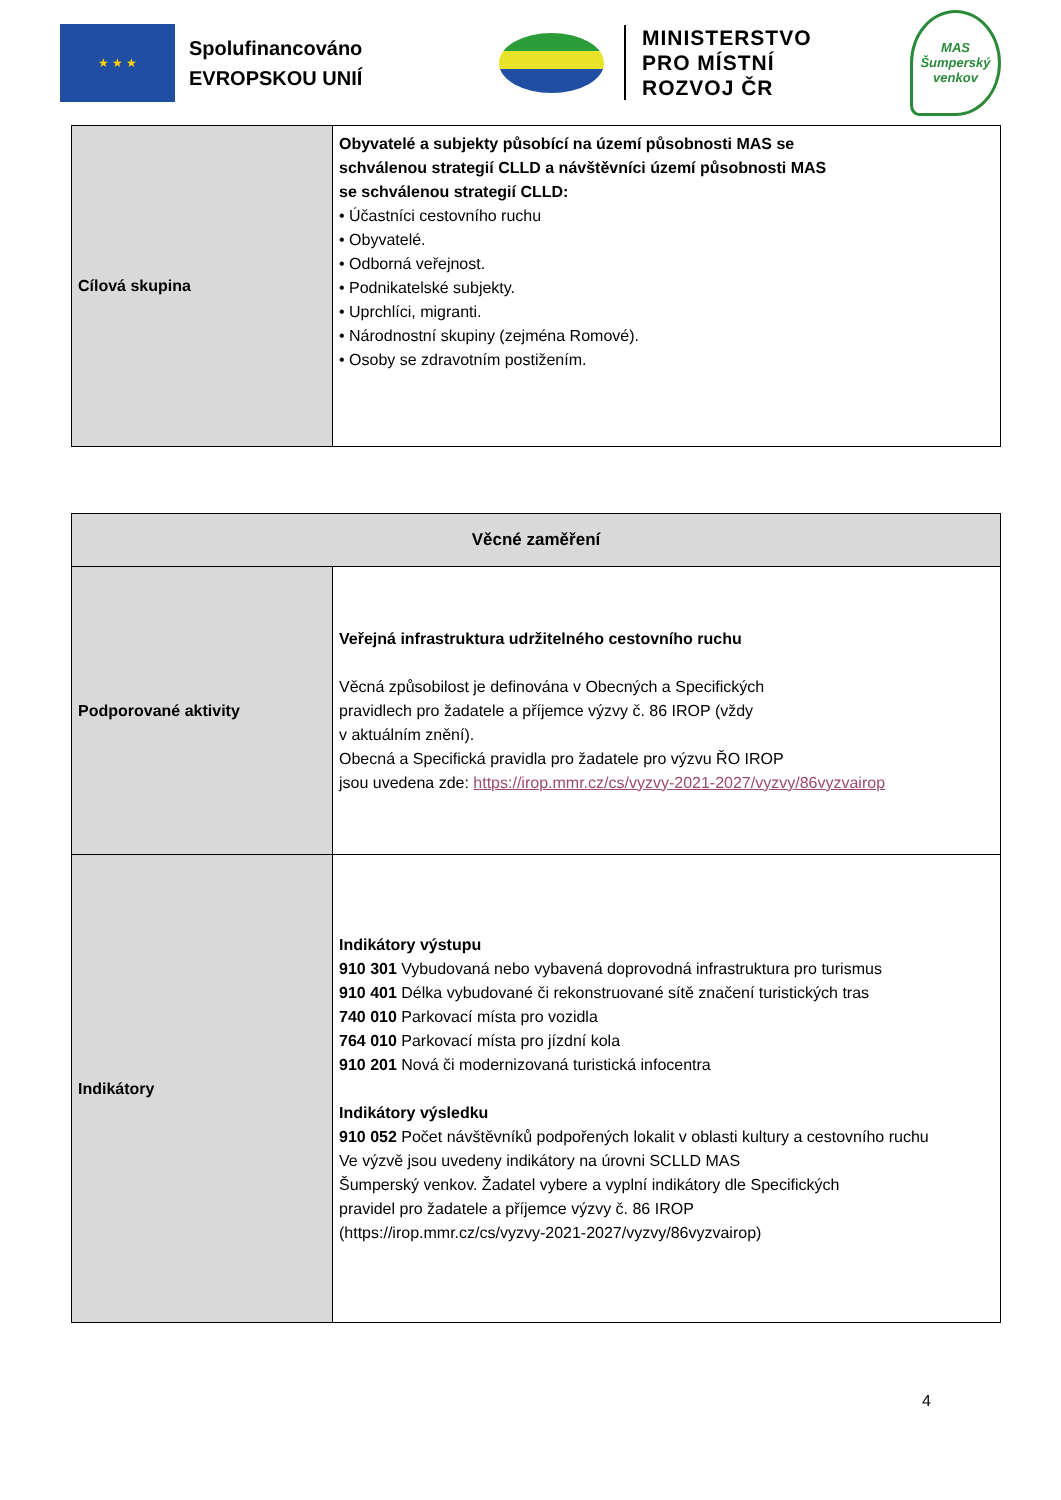★ ★ ★
Spolufinancováno EVROPSKOU UNIÍ
MINISTERSTVO
PRO MÍSTNÍ
ROZVOJ ČR
MAS
Šumperský
venkov
| Cílová skupina | Obyvatelé a subjekty působící na území působnosti MAS se schválenou strategií CLLD a návštěvníci území působnosti MAS se schválenou strategií CLLD: • Účastníci cestovního ruchu • Obyvatelé. • Odborná veřejnost. • Podnikatelské subjekty. • Uprchlíci, migranti. • Národnostní skupiny (zejména Romové). • Osoby se zdravotním postižením. |
| Věcné zaměření | |
| --- | --- |
| Podporované aktivity | Veřejná infrastruktura udržitelného cestovního ruchu Věcná způsobilost je definována v Obecných a Specifických pravidlech pro žadatele a příjemce výzvy č. 86 IROP (vždy v aktuálním znění). Obecná a Specifická pravidla pro žadatele pro výzvu ŘO IROP jsou uvedena zde: https://irop.mmr.cz/cs/vyzvy-2021-2027/vyzvy/86vyzvairop |
| Indikátory | Indikátory výstupu 910 301 Vybudovaná nebo vybavená doprovodná infrastruktura pro turismus 910 401 Délka vybudované či rekonstruované sítě značení turistických tras 740 010 Parkovací místa pro vozidla 764 010 Parkovací místa pro jízdní kola 910 201 Nová či modernizovaná turistická infocentra Indikátory výsledku 910 052 Počet návštěvníků podpořených lokalit v oblasti kultury a cestovního ruchu Ve výzvě jsou uvedeny indikátory na úrovni SCLLD MAS Šumperský venkov. Žadatel vybere a vyplní indikátory dle Specifických pravidel pro žadatele a příjemce výzvy č. 86 IROP (https://irop.mmr.cz/cs/vyzvy-2021-2027/vyzvy/86vyzvairop) |
4